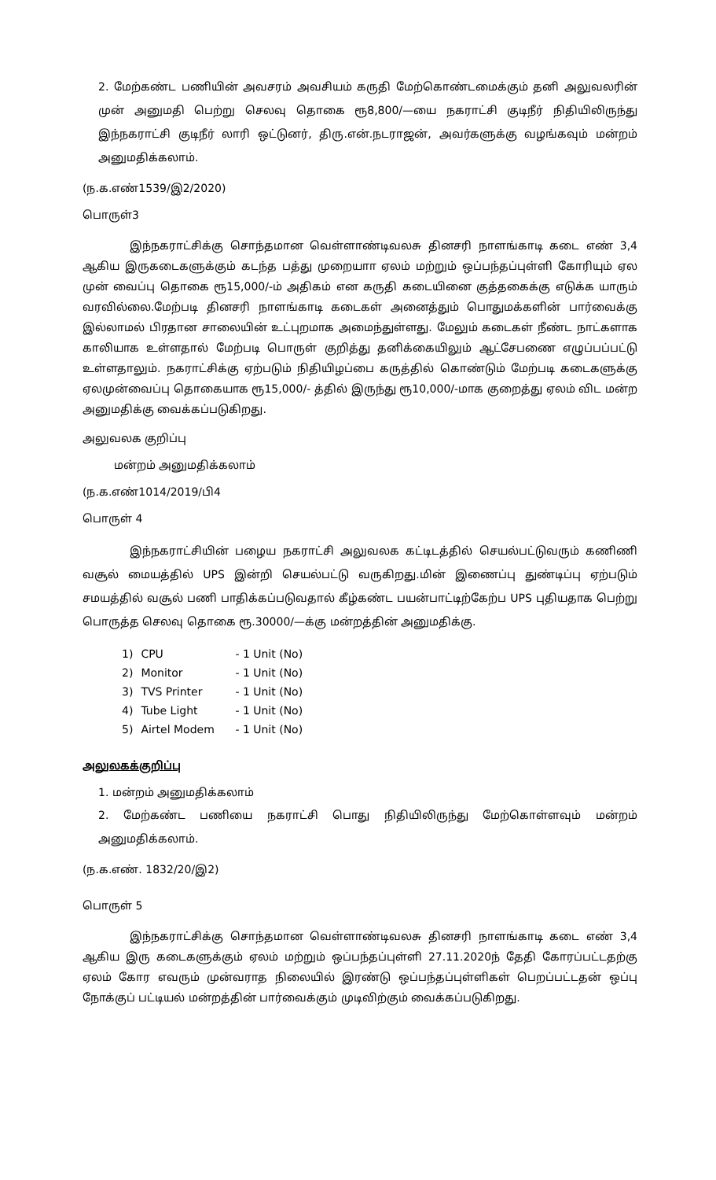2. மேற்கண்ட பணியின் அவசரம் அவசியம் கருதி மேற்கொண்டமைக்கும் தனி அலுவலரின் முன் அனுமதி பெற்று செலவு தொகை ரூ8,800/—யை நகராட்சி குடிநீர் நிதியிலிருந்து இந்நகராட்சி குடிநீர் லாரி ஒட்டுனர், திரு.என்.நடராஜன், அவர்களுக்கு வழங்கவும் மன்றம் அனுமதிக்கலாம்.
(ந.க.எண்1539/இ2/2020)
பொருள்3
இந்நகராட்சிக்கு சொந்தமான வெள்ளாண்டிவலசு தினசரி நாளங்காடி கடை எண் 3,4 ஆகிய இருகடைகளுக்கும் கடந்த பத்து முறையாா ஏலம் மற்றும் ஒப்பந்தப்புள்ளி கோரியும் ஏல முன் வைப்பு தொகை ரூ15,000/-ம் அதிகம் என கருதி கடையினை குத்தகைக்கு எடுக்க யாரும் வரவில்லை.மேற்படி தினசரி நாளங்காடி கடைகள் அனைத்தும் பொதுமக்களின் பார்வைக்கு இல்லாமல் பிரதான சாலையின் உட்புறமாக அமைந்துள்ளது. மேலும் கடைகள் நீண்ட நாட்களாக காலியாக உள்ளதால் மேற்படி பொருள் குறித்து தனிக்கையிலும் ஆட்சேபணை எழுப்பப்பட்டு உள்ளதாலும். நகராட்சிக்கு ஏற்படும் நிதியிழப்பை கருத்தில் கொண்டும் மேற்படி கடைகளுக்கு ஏலமுன்வைப்பு தொகையாக ரூ15,000/- த்தில் இருந்து ரூ10,000/-மாக குறைத்து ஏலம் விட மன்ற அனுமதிக்கு வைக்கப்படுகிறது.
அலுவலக குறிப்பு
மன்றம் அனுமதிக்கலாம்
(ந.க.எண்1014/2019/பி4
பொருள் 4
இந்நகராட்சியின் பழைய நகராட்சி அலுவலக கட்டிடத்தில் செயல்பட்டுவரும் கணிணி வசூல் மையத்தில் UPS இன்றி செயல்பட்டு வருகிறது.மின் இணைப்பு துண்டிப்பு ஏற்படும் சமயத்தில் வசூல் பணி பாதிக்கப்படுவதால் கீழ்கண்ட பயன்பாட்டிற்கேற்ப UPS புதியதாக பெற்று பொருத்த செலவு தொகை ரூ.30000/—க்கு மன்றத்தின் அனுமதிக்கு.
| 1) | CPU | - 1 Unit (No) |
| 2) | Monitor | - 1 Unit (No) |
| 3) | TVS Printer | - 1 Unit (No) |
| 4) | Tube Light | - 1 Unit (No) |
| 5) | Airtel Modem | - 1 Unit (No) |
அலுலகக்குறிப்பு
1. மன்றம் அனுமதிக்கலாம்
2. மேற்கண்ட பணியை நகராட்சி பொது நிதியிலிருந்து மேற்கொள்ளவும் மன்றம் அனுமதிக்கலாம்.
(ந.க.எண். 1832/20/இ2)
பொருள் 5
இந்நகராட்சிக்கு சொந்தமான வெள்ளாண்டிவலசு தினசரி நாளங்காடி கடை எண் 3,4 ஆகிய இரு கடைகளுக்கும் ஏலம் மற்றும் ஒப்பந்தப்புள்ளி 27.11.2020ந் தேதி கோரப்பட்டதற்கு ஏலம் கோர எவரும் முன்வராத நிலையில் இரண்டு ஒப்பந்தப்புள்ளிகள் பெறப்பட்டதன் ஒப்பு நோக்குப் பட்டியல் மன்றத்தின் பார்வைக்கும் முடிவிற்கும் வைக்கப்படுகிறது.